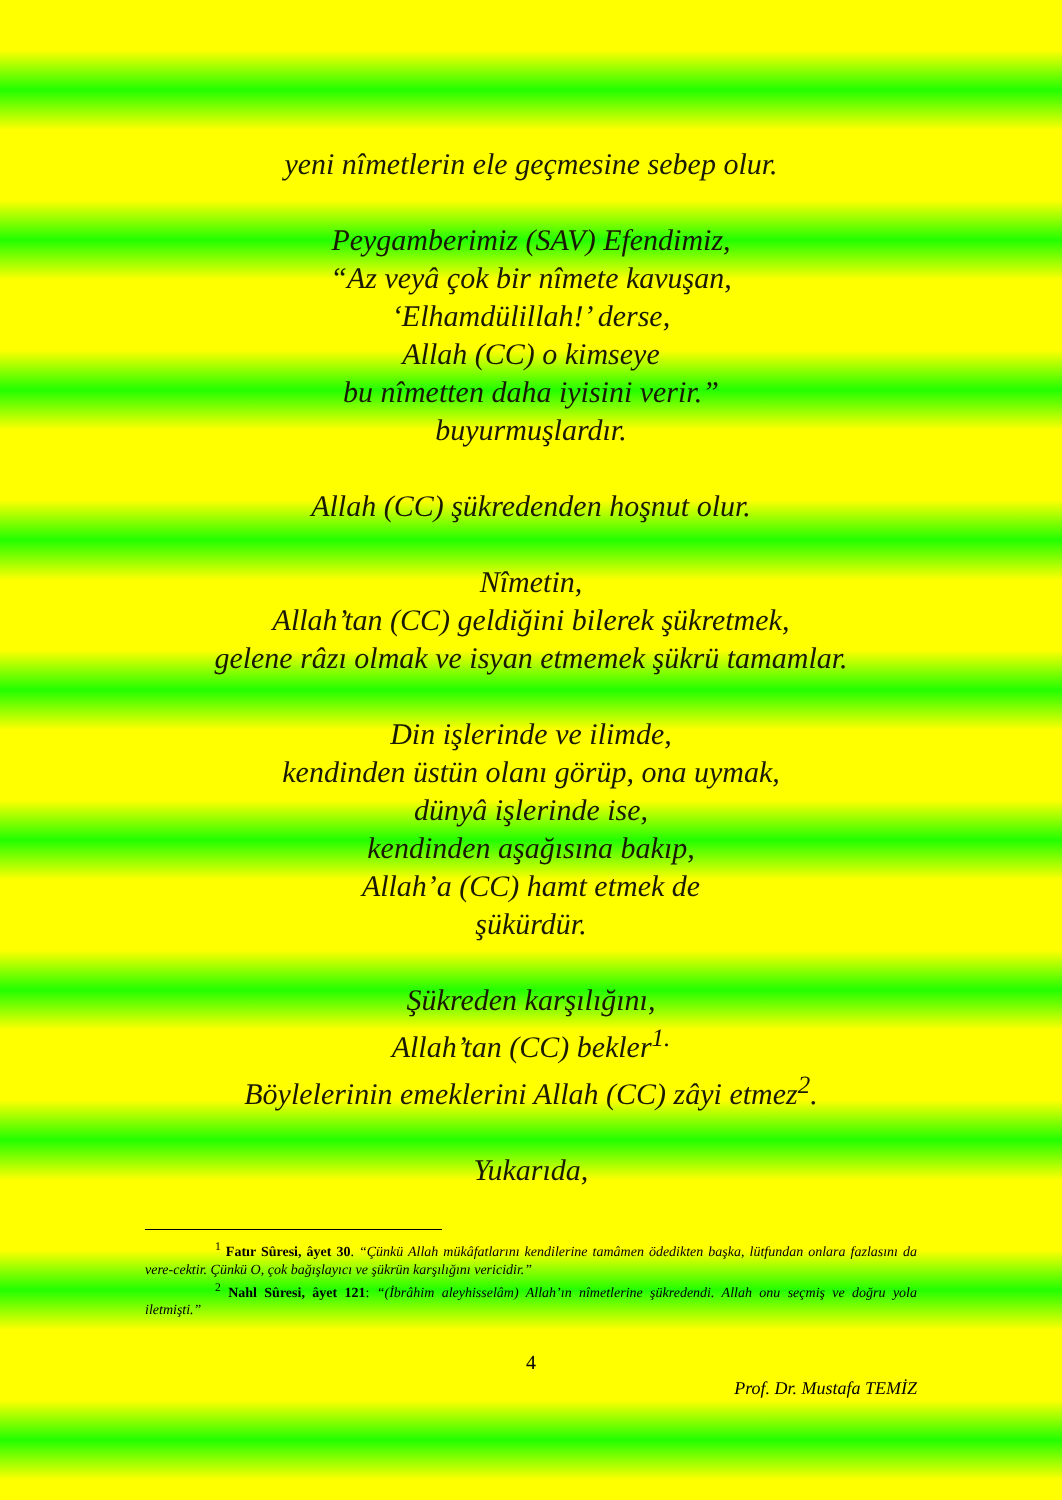yeni nîmetlerin ele geçmesine sebep olur.
Peygamberimiz (SAV) Efendimiz,
“Az veyâ çok bir nîmete kavuşan,
‘Elhamdülillah!’ derse,
Allah (CC) o kimseye
bu nîmetten daha iyisini verir.”
buyurmuşlardır.
Allah (CC) şükredenden hoşnut olur.
Nîmetin,
Allah’tan (CC) geldiğini bilerek şükretmek,
gelene râzı olmak ve isyan etmemek şükrü tamamlar.
Din işlerinde ve ilimde,
kendinden üstün olanı görüp, ona uymak,
dünyâ işlerinde ise,
kendinden aşağısına bakıp,
Allah’a (CC) hamt etmek de
şükürdür.
Şükreden karşılığını,
Allah’tan (CC) bekler<sup>1.</sup>
Böylelerinin emeklerini Allah (CC) zâyi etmez<sup>2</sup>.
Yukarıda,
<sup>1</sup> Fatır Sûresi, âyet 30. “Çünkü Allah mükâfatlarını kendilerine tamâmen ödedikten başka, lütfundan onlara fazlasını da vere-cektir. Çünkü O, çok bağışlayıcı ve şükrün karşılığını vericidir.”
<sup>2</sup> Nahl Sûresi, âyet 121: “(İbrâhim aleyhisselâm) Allah’ın nîmetlerine şükredendi. Allah onu seçmiş ve doğru yola iletmişti.”
4
Prof. Dr. Mustafa TEMİZ